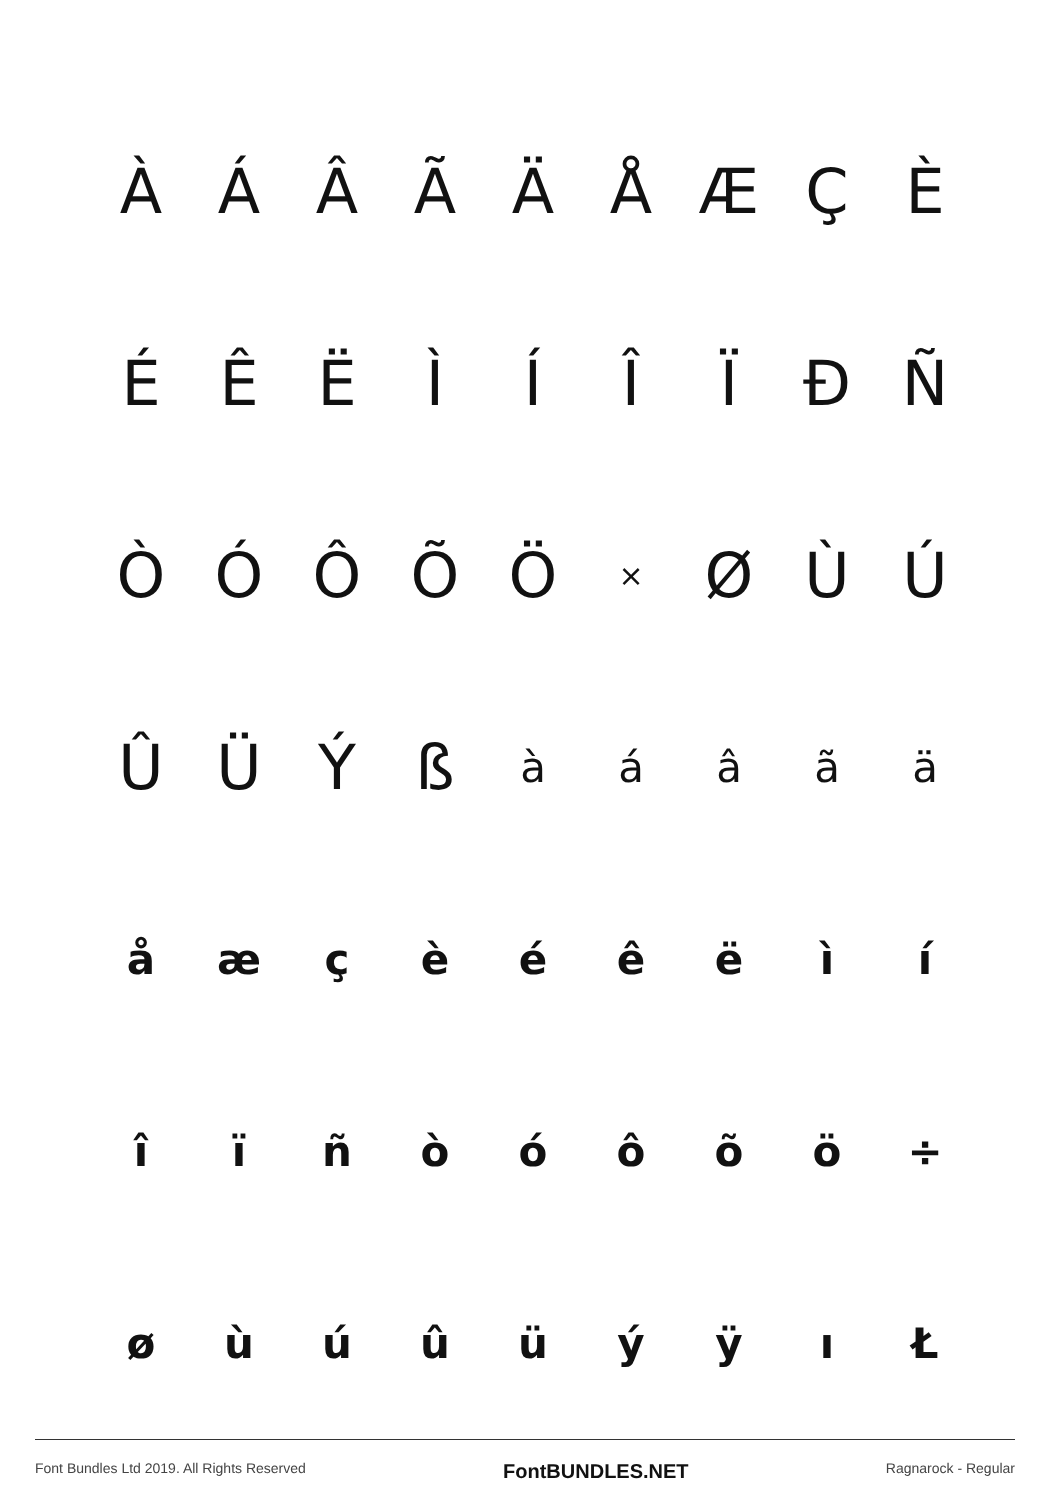| À | Á | Â | Ã | Ä | Å | Æ | Ç | È |
| É | Ê | Ë | Ì | Í | Î | Ï | Ð | Ñ |
| Ò | Ó | Ô | Õ | Ö | × | Ø | Ù | Ú |
| Û | Ü | Ý | ß | à | á | â | ã | ä |
| å | æ | ç | è | é | ê | ë | ì | í |
| î | ï | ñ | ò | ó | ô | õ | ö | ÷ |
| ø | ù | ú | û | ü | ý | ÿ | ı | Ł |
Font Bundles Ltd 2019. All Rights Reserved FontBUNDLES.NET Ragnarock - Regular